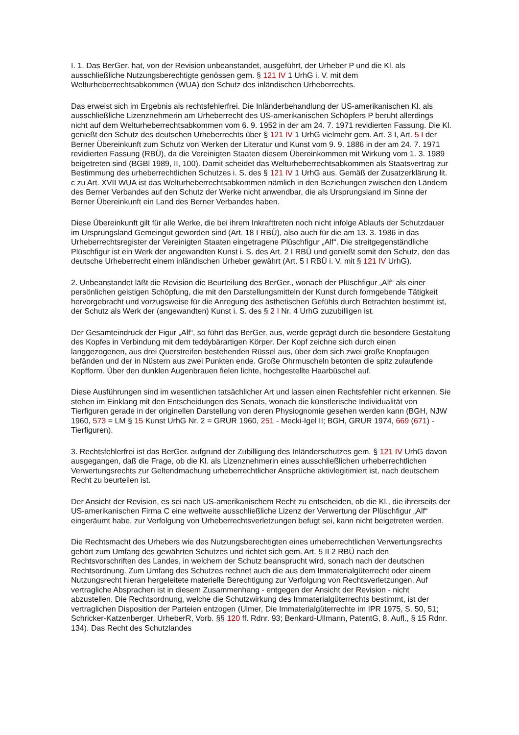I. 1. Das BerGer. hat, von der Revision unbeanstandet, ausgeführt, der Urheber P und die Kl. als ausschließliche Nutzungsberechtigte genössen gem. § 121 IV 1 UrhG i. V. mit dem Welturheberrechtsabkommen (WUA) den Schutz des inländischen Urheberrechts.
Das erweist sich im Ergebnis als rechtsfehlerfrei. Die Inländerbehandlung der US-amerikanischen Kl. als ausschließliche Lizenznehmerin am Urheberrecht des US-amerikanischen Schöpfers P beruht allerdings nicht auf dem Welturheberrechtsabkommen vom 6. 9. 1952 in der am 24. 7. 1971 revidierten Fassung. Die Kl. genießt den Schutz des deutschen Urheberrechts über § 121 IV 1 UrhG vielmehr gem. Art. 3 I, Art. 5 I der Berner Übereinkunft zum Schutz von Werken der Literatur und Kunst vom 9. 9. 1886 in der am 24. 7. 1971 revidierten Fassung (RBÜ), da die Vereinigten Staaten diesem Übereinkommen mit Wirkung vom 1. 3. 1989 beigetreten sind (BGBl 1989, II, 100). Damit scheidet das Welturheberrechtsabkommen als Staatsvertrag zur Bestimmung des urheberrechtlichen Schutzes i. S. des § 121 IV 1 UrhG aus. Gemäß der Zusatzerklärung lit. c zu Art. XVII WUA ist das Welturheberrechtsabkommen nämlich in den Beziehungen zwischen den Ländern des Berner Verbandes auf den Schutz der Werke nicht anwendbar, die als Ursprungsland im Sinne der Berner Übereinkunft ein Land des Berner Verbandes haben.
Diese Übereinkunft gilt für alle Werke, die bei ihrem Inkrafttreten noch nicht infolge Ablaufs der Schutzdauer im Ursprungsland Gemeingut geworden sind (Art. 18 I RBÜ), also auch für die am 13. 3. 1986 in das Urheberrechtsregister der Vereinigten Staaten eingetragene Plüschfigur „Alf“. Die streitgegenständliche Plüschfigur ist ein Werk der angewandten Kunst i. S. des Art. 2 I RBÜ und genießt somit den Schutz, den das deutsche Urheberrecht einem inländischen Urheber gewährt (Art. 5 I RBÜ i. V. mit § 121 IV UrhG).
2. Unbeanstandet läßt die Revision die Beurteilung des BerGer., wonach der Plüschfigur „Alf“ als einer persönlichen geistigen Schöpfung, die mit den Darstellungsmitteln der Kunst durch formgebende Tätigkeit hervorgebracht und vorzugsweise für die Anregung des ästhetischen Gefühls durch Betrachten bestimmt ist, der Schutz als Werk der (angewandten) Kunst i. S. des § 2 I Nr. 4 UrhG zuzubilligen ist.
Der Gesamteindruck der Figur „Alf“, so führt das BerGer. aus, werde geprägt durch die besondere Gestaltung des Kopfes in Verbindung mit dem teddybärartigen Körper. Der Kopf zeichne sich durch einen langgezogenen, aus drei Querstreifen bestehenden Rüssel aus, über dem sich zwei große Knopfaugen befänden und der in Nüstern aus zwei Punkten ende. Große Ohrmuscheln betonten die spitz zulaufende Kopfform. Über den dunklen Augenbrauen fielen lichte, hochgestellte Haarbüschel auf.
Diese Ausführungen sind im wesentlichen tatsächlicher Art und lassen einen Rechtsfehler nicht erkennen. Sie stehen im Einklang mit den Entscheidungen des Senats, wonach die künstlerische Individualität von Tierfiguren gerade in der originellen Darstellung von deren Physiognomie gesehen werden kann (BGH, NJW 1960, 573 = LM § 15 Kunst UrhG Nr. 2 = GRUR 1960, 251 - Mecki-Igel II; BGH, GRUR 1974, 669 (671) - Tierfiguren).
3. Rechtsfehlerfrei ist das BerGer. aufgrund der Zubilligung des Inländerschutzes gem. § 121 IV UrhG davon ausgegangen, daß die Frage, ob die Kl. als Lizenznehmerin eines ausschließlichen urheberrechtlichen Verwertungsrechts zur Geltendmachung urheberrechtlicher Ansprüche aktivlegitimiert ist, nach deutschem Recht zu beurteilen ist.
Der Ansicht der Revision, es sei nach US-amerikanischem Recht zu entscheiden, ob die Kl., die ihrerseits der US-amerikanischen Firma C eine weltweite ausschließliche Lizenz der Verwertung der Plüschfigur „Alf“ eingeräumt habe, zur Verfolgung von Urheberrechtsverletzungen befugt sei, kann nicht beigetreten werden.
Die Rechtsmacht des Urhebers wie des Nutzungsberechtigten eines urheberrechtlichen Verwertungsrechts gehört zum Umfang des gewährten Schutzes und richtet sich gem. Art. 5 II 2 RBÜ nach den Rechtsvorschriften des Landes, in welchem der Schutz beansprucht wird, sonach nach der deutschen Rechtsordnung. Zum Umfang des Schutzes rechnet auch die aus dem Immaterialgüterrecht oder einem Nutzungsrecht hieran hergeleitete materielle Berechtigung zur Verfolgung von Rechtsverletzungen. Auf vertragliche Absprachen ist in diesem Zusammenhang - entgegen der Ansicht der Revision - nicht abzustellen. Die Rechtsordnung, welche die Schutzwirkung des Immaterialgüterrechts bestimmt, ist der vertraglichen Disposition der Parteien entzogen (Ulmer, Die Immaterialgüterrechte im IPR 1975, S. 50, 51; Schricker-Katzenberger, UrheberR, Vorb. §§ 120 ff. Rdnr. 93; Benkard-Ullmann, PatentG, 8. Aufl., § 15 Rdnr. 134). Das Recht des Schutzlandes